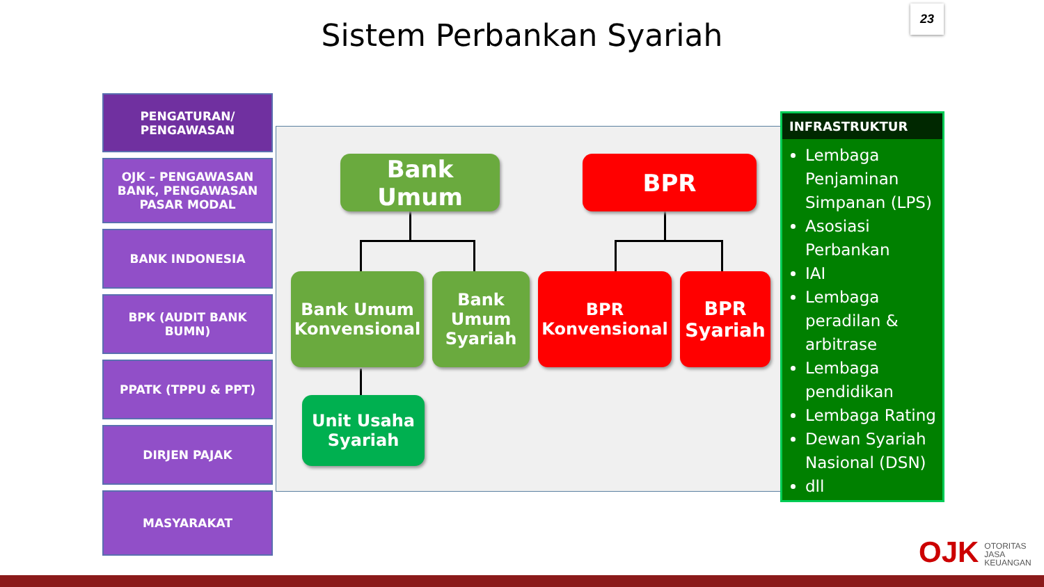23
Sistem Perbankan Syariah
PENGATURAN/
PENGAWASAN
OJK – PENGAWASAN
BANK, PENGAWASAN
PASAR MODAL
BANK INDONESIA
BPK (AUDIT BANK
BUMN)
PPATK (TPPU & PPT)
DIRJEN PAJAK
MASYARAKAT
Bank Umum BPR
Bank Umum Konvensional
Bank Umum Syariah
BPR Konvensional
BPR Syariah
Unit Usaha Syariah
INFRASTRUKTUR
Lembaga Penjaminan Simpanan (LPS)
Asosiasi Perbankan
IAI
Lembaga peradilan & arbitrase
Lembaga pendidikan
Lembaga Rating
Dewan Syariah Nasional (DSN)
dll
OJK OTORITAS
JASA
KEUANGAN